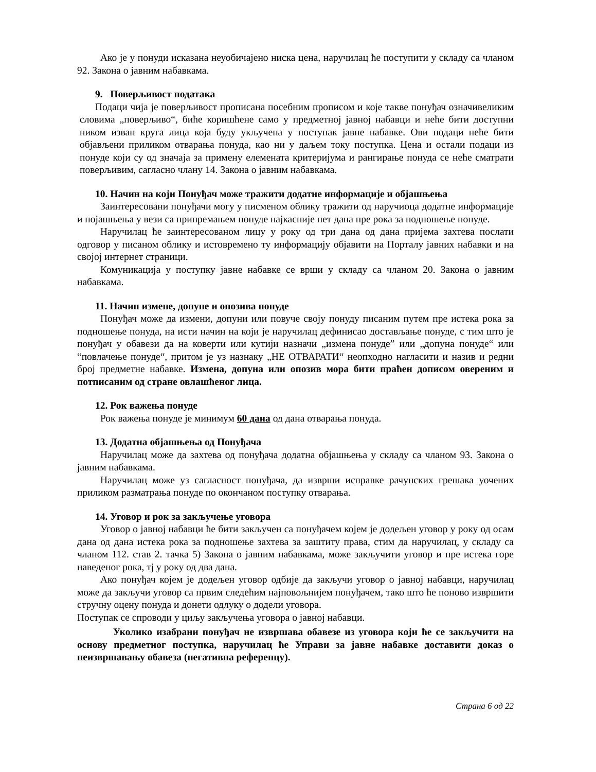Ако је у понуди исказана неуобичајено ниска цена, наручилац ће поступити у складу са чланом 92. Закона о јавним набавкама.
9. Поверљивост података
Подаци чија је поверљивост прописана посебним прописом и које такве понуђач означивеликим словима „поверљиво“, биће коришћене само у предметној јавној набавци и неће бити доступни ником изван круга лица која буду укључена у поступак јавне набавке. Ови подаци неће бити објављени приликом отварања понуда, као ни у даљем току поступка. Цена и остали подаци из понуде који су од значаја за примену елемената критеријума и рангирање понуда се неће сматрати поверљивим, сагласно члану 14. Закона о јавним набавкама.
10. Начин на који Понуђач може тражити додатне информације и објашњења
Заинтересовани понуђачи могу у писменом облику тражити од наручиоца додатне информације и појашњења у вези са припремањем понуде најкасније пет дана пре рока за подношење понуде.
Наручилац ће заинтересованом лицу у року од три дана од дана пријема захтева послати одговор у писаном облику и истовремено ту информацију објавити на Порталу јавних набавки и на својој интернет страници.
Комуникација у поступку јавне набавке се врши у складу са чланом 20. Закона о јавним набавкама.
11. Начин измене, допуне и опозива понуде
Понуђач може да измени, допуни или повуче своју понуду писаним путем пре истека рока за подношење понуда, на исти начин на који је наручилац дефинисао достављање понуде, с тим што је понуђач у обавези да на коверти или кутији назначи „измена понуде” или „допуна понуде“ или “повлачење понуде“, притом је уз назнаку „НЕ ОТВАРАТИ“ неопходно нагласити и назив и редни број предметне набавке. Измена, допуна или опозив мора бити праћен дописом овереним и потписаним од стране овлашћеног лица.
12. Рок важења понуде
Рок важења понуде је минимум 60 дана од дана отварања понуда.
13. Додатна објашњења од Понуђача
Наручилац може да захтева од понуђача додатна објашњења у складу са чланом 93. Закона о јавним набавкама.
Наручилац може уз сагласност понуђача, да изврши исправке рачунских грешака уочених приликом разматрања понуде по окончаном поступку отварања.
14. Уговор и рок за закључење уговора
Уговор о јавној набавци ће бити закључен са понуђачем којем је додељен уговор у року од осам дана од дана истека рока за подношење захтева за заштиту права, стим да наручилац, у складу са чланом 112. став 2. тачка 5) Закона о јавним набавкама, може закључити уговор и пре истека горе наведеног рока, тј у року од два дана.
Ако понуђач којем је додељен уговор одбије да закључи уговор о јавној набавци, наручилац може да закључи уговор са првим следећим најповољнијем понуђачем, тако што ће поново извршити стручну оцену понуда и донети одлуку о додели уговора.
Поступак се спроводи у циљу закључења уговора о јавној набавци.
Уколико изабрани понуђач не извршава обавезе из уговора који ће се закључити на основу предметног поступка, наручилац ће Управи за јавне набавке доставити доказ о неизвршавању обавеза (негативна референцу).
Страна 6 од 22